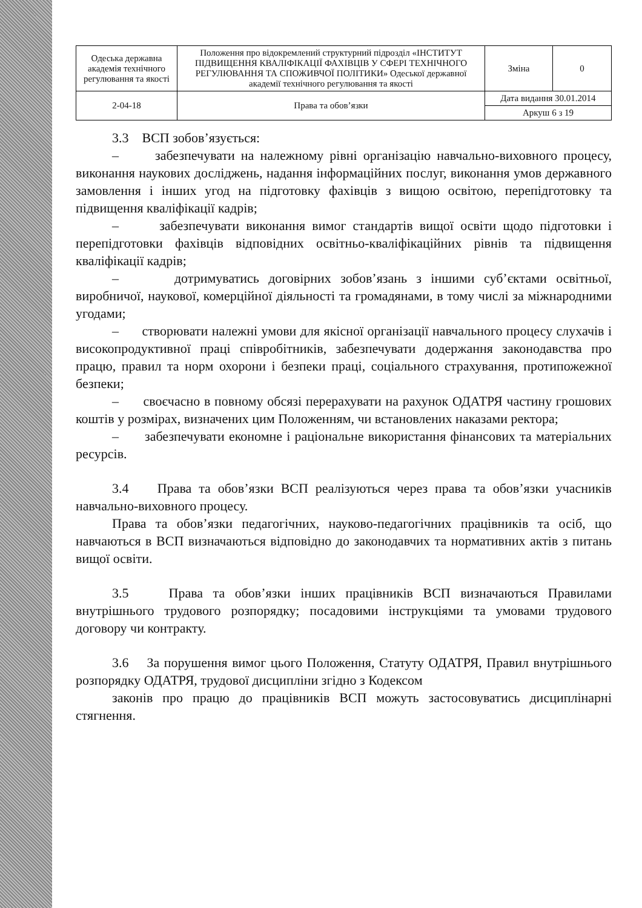| Одеська державна академія технічного регулювання та якості | Положення про відокремлений структурний підрозділ «ІНСТИТУТ ПІДВИЩЕННЯ КВАЛІФІКАЦІЇ ФАХІВЦІВ У СФЕРІ ТЕХНІЧНОГО РЕГУЛЮВАННЯ ТА СПОЖИВЧОЇ ПОЛІТИКИ» Одеської державної академії технічного регулювання та якості | Зміна | 0 |
| 2-04-18 | Права та обов’язки | Дата видання 30.01.2014 | |
| | | Аркуш 6 з 19 | |
3.3 ВСП зобов’язується:
– забезпечувати на належному рівні організацію навчально-виховного процесу, виконання наукових досліджень, надання інформаційних послуг, виконання умов державного замовлення і інших угод на підготовку фахівців з вищою освітою, перепідготовку та підвищення кваліфікації кадрів;
– забезпечувати виконання вимог стандартів вищої освіти щодо підготовки і перепідготовки фахівців відповідних освітньо-кваліфікаційних рівнів та підвищення кваліфікації кадрів;
– дотримуватись договірних зобов’язань з іншими суб’єктами освітньої, виробничої, наукової, комерційної діяльності та громадянами, в тому числі за міжнародними угодами;
– створювати належні умови для якісної організації навчального процесу слухачів і високопродуктивної праці співробітників, забезпечувати додержання законодавства про працю, правил та норм охорони і безпеки праці, соціального страхування, протипожежної безпеки;
– своєчасно в повному обсязі перерахувати на рахунок ОДАТРЯ частину грошових коштів у розмірах, визначених цим Положенням, чи встановлених наказами ректора;
– забезпечувати економне і раціональне використання фінансових та матеріальних ресурсів.
3.4 Права та обов’язки ВСП реалізуються через права та обов’язки учасників навчально-виховного процесу.
Права та обов’язки педагогічних, науково-педагогічних працівників та осіб, що навчаються в ВСП визначаються відповідно до законодавчих та нормативних актів з питань вищої освіти.
3.5 Права та обов’язки інших працівників ВСП визначаються Правилами внутрішнього трудового розпорядку; посадовими інструкціями та умовами трудового договору чи контракту.
3.6 За порушення вимог цього Положення, Статуту ОДАТРЯ, Правил внутрішнього розпорядку ОДАТРЯ, трудової дисципліни згідно з Кодексом
законів про працю до працівників ВСП можуть застосовуватись дисциплінарні стягнення.